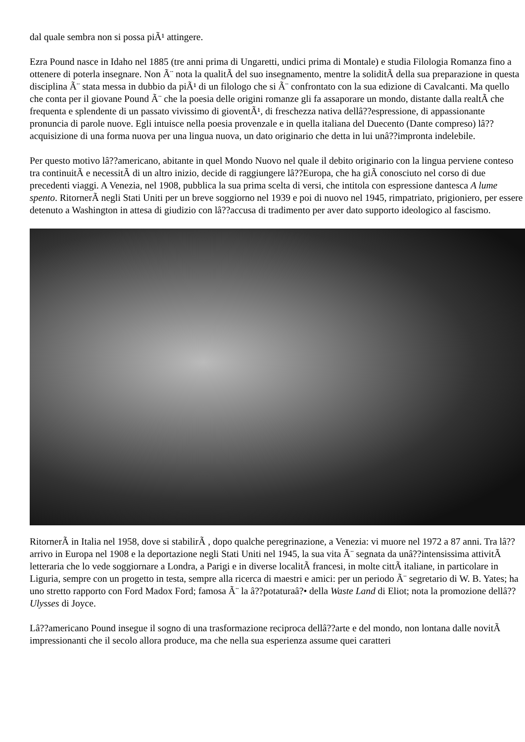dal quale sembra non si possa piÃ¹ attingere.
Ezra Pound nasce in Idaho nel 1885 (tre anni prima di Ungaretti, undici prima di Montale) e studia Filologia Romanza fino a ottenere di poterla insegnare. Non Ã¨ nota la qualitÃ del suo insegnamento, mentre la soliditÃ della sua preparazione in questa disciplina Ã¨ stata messa in dubbio da piÃ¹ di un filologo che si Ã¨ confrontato con la sua edizione di Cavalcanti. Ma quello che conta per il giovane Pound Ã¨ che la poesia delle origini romanze gli fa assaporare un mondo, distante dalla realtÃ che frequenta e splendente di un passato vivissimo di gioventÃ¹, di freschezza nativa dellâ??espressione, di appassionante pronuncia di parole nuove. Egli intuisce nella poesia provenzale e in quella italiana del Duecento (Dante compreso) lâ??acquisizione di una forma nuova per una lingua nuova, un dato originario che detta in lui unâ??impronta indelebile.
Per questo motivo lâ??americano, abitante in quel Mondo Nuovo nel quale il debito originario con la lingua perviene conteso tra continuitÃ e necessitÃ di un altro inizio, decide di raggiungere lâ??Europa, che ha giÃ conosciuto nel corso di due precedenti viaggi. A Venezia, nel 1908, pubblica la sua prima scelta di versi, che intitola con espressione dantesca A lume spento. RitornerÃ negli Stati Uniti per un breve soggiorno nel 1939 e poi di nuovo nel 1945, rimpatriato, prigioniero, per essere detenuto a Washington in attesa di giudizio con lâ??accusa di tradimento per aver dato supporto ideologico al fascismo.
RitornerÃ in Italia nel 1958, dove si stabilirÃ , dopo qualche peregrinazione, a Venezia: vi muore nel 1972 a 87 anni. Tra lâ??arrivo in Europa nel 1908 e la deportazione negli Stati Uniti nel 1945, la sua vita Ã¨ segnata da unâ??intensissima attivitÃ letteraria che lo vede soggiornare a Londra, a Parigi e in diverse localitÃ francesi, in molte cittÃ italiane, in particolare in Liguria, sempre con un progetto in testa, sempre alla ricerca di maestri e amici: per un periodo Ã¨ segretario di W. B. Yates; ha uno stretto rapporto con Ford Madox Ford; famosa Ã¨ la â??potaturaâ?• della Waste Land di Eliot; nota la promozione dellâ??Ulysses di Joyce.
Lâ??americano Pound insegue il sogno di una trasformazione reciproca dellâ??arte e del mondo, non lontana dalle novitÃ impressionanti che il secolo allora produce, ma che nella sua esperienza assume quei caratteri